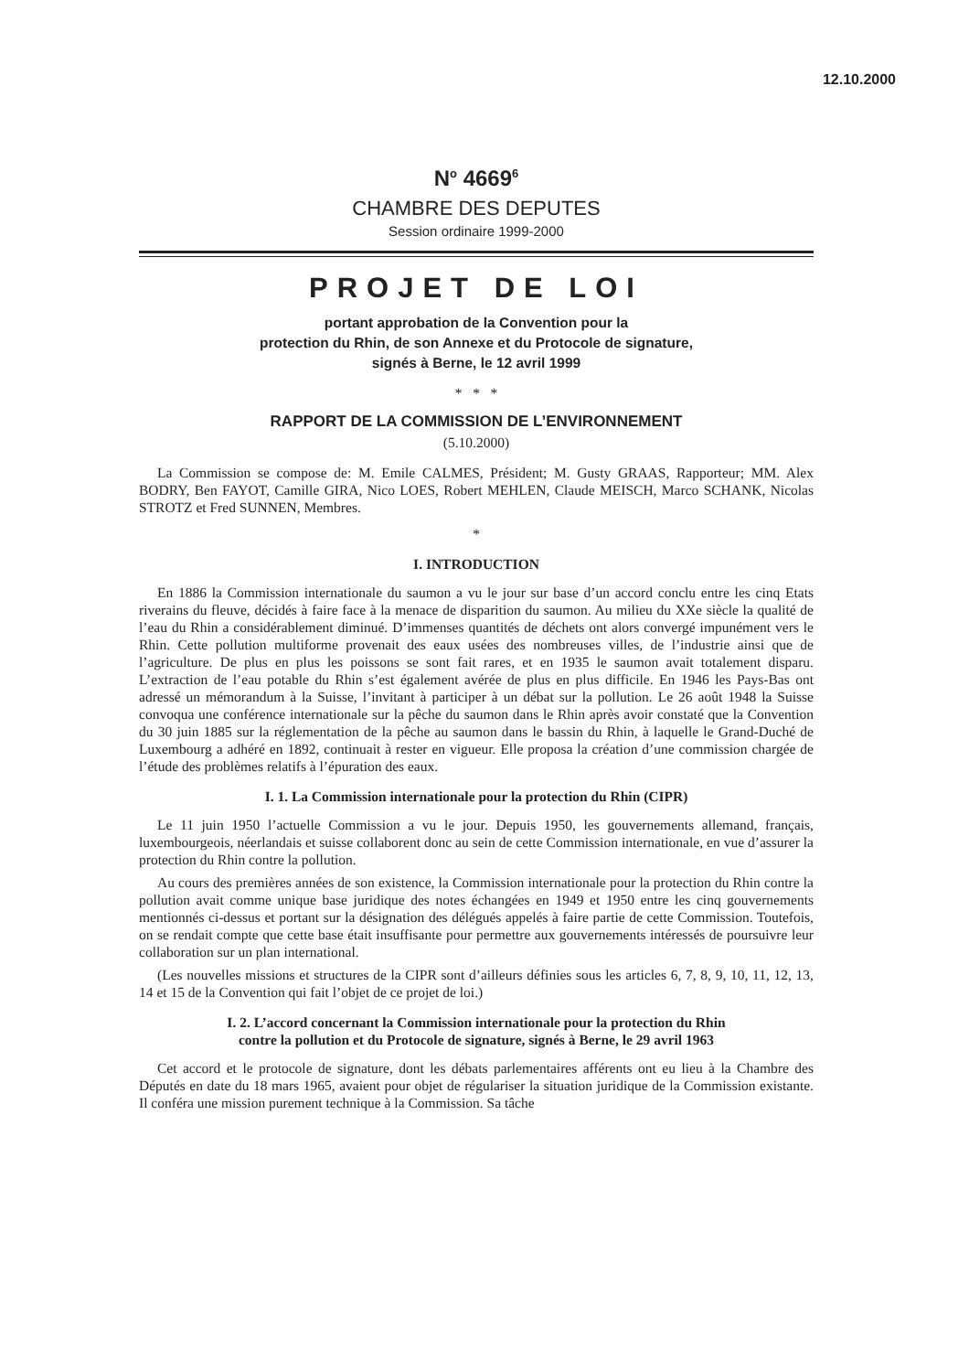12.10.2000
N<sup>o</sup> 4669<sup>6</sup>
CHAMBRE DES DEPUTES
Session ordinaire 1999-2000
PROJET DE LOI
portant approbation de la Convention pour la
protection du Rhin, de son Annexe et du Protocole de signature,
signés à Berne, le 12 avril 1999
* * *
RAPPORT DE LA COMMISSION DE L’ENVIRONNEMENT
(5.10.2000)
La Commission se compose de: M. Emile CALMES, Président; M. Gusty GRAAS, Rapporteur; MM. Alex BODRY, Ben FAYOT, Camille GIRA, Nico LOES, Robert MEHLEN, Claude MEISCH, Marco SCHANK, Nicolas STROTZ et Fred SUNNEN, Membres.
*
I. INTRODUCTION
En 1886 la Commission internationale du saumon a vu le jour sur base d’un accord conclu entre les cinq Etats riverains du fleuve, décidés à faire face à la menace de disparition du saumon. Au milieu du XXe siècle la qualité de l’eau du Rhin a considérablement diminué. D’immenses quantités de déchets ont alors convergé impunément vers le Rhin. Cette pollution multiforme provenait des eaux usées des nombreuses villes, de l’industrie ainsi que de l’agriculture. De plus en plus les poissons se sont fait rares, et en 1935 le saumon avait totalement disparu. L’extraction de l’eau potable du Rhin s’est également avérée de plus en plus difficile. En 1946 les Pays-Bas ont adressé un mémorandum à la Suisse, l’invitant à participer à un débat sur la pollution. Le 26 août 1948 la Suisse convoqua une conférence internationale sur la pêche du saumon dans le Rhin après avoir constaté que la Convention du 30 juin 1885 sur la réglementation de la pêche au saumon dans le bassin du Rhin, à laquelle le Grand-Duché de Luxembourg a adhéré en 1892, continuait à rester en vigueur. Elle proposa la création d’une commission chargée de l’étude des problèmes relatifs à l’épuration des eaux.
I. 1. La Commission internationale pour la protection du Rhin (CIPR)
Le 11 juin 1950 l’actuelle Commission a vu le jour. Depuis 1950, les gouvernements allemand, français, luxembourgeois, néerlandais et suisse collaborent donc au sein de cette Commission internationale, en vue d’assurer la protection du Rhin contre la pollution.
Au cours des premières années de son existence, la Commission internationale pour la protection du Rhin contre la pollution avait comme unique base juridique des notes échangées en 1949 et 1950 entre les cinq gouvernements mentionnés ci-dessus et portant sur la désignation des délégués appelés à faire partie de cette Commission. Toutefois, on se rendait compte que cette base était insuffisante pour permettre aux gouvernements intéressés de poursuivre leur collaboration sur un plan international.
(Les nouvelles missions et structures de la CIPR sont d’ailleurs définies sous les articles 6, 7, 8, 9, 10, 11, 12, 13, 14 et 15 de la Convention qui fait l’objet de ce projet de loi.)
I. 2. L’accord concernant la Commission internationale pour la protection du Rhin
contre la pollution et du Protocole de signature, signés à Berne, le 29 avril 1963
Cet accord et le protocole de signature, dont les débats parlementaires afférents ont eu lieu à la Chambre des Députés en date du 18 mars 1965, avaient pour objet de régulariser la situation juridique de la Commission existante. Il conféra une mission purement technique à la Commission. Sa tâche